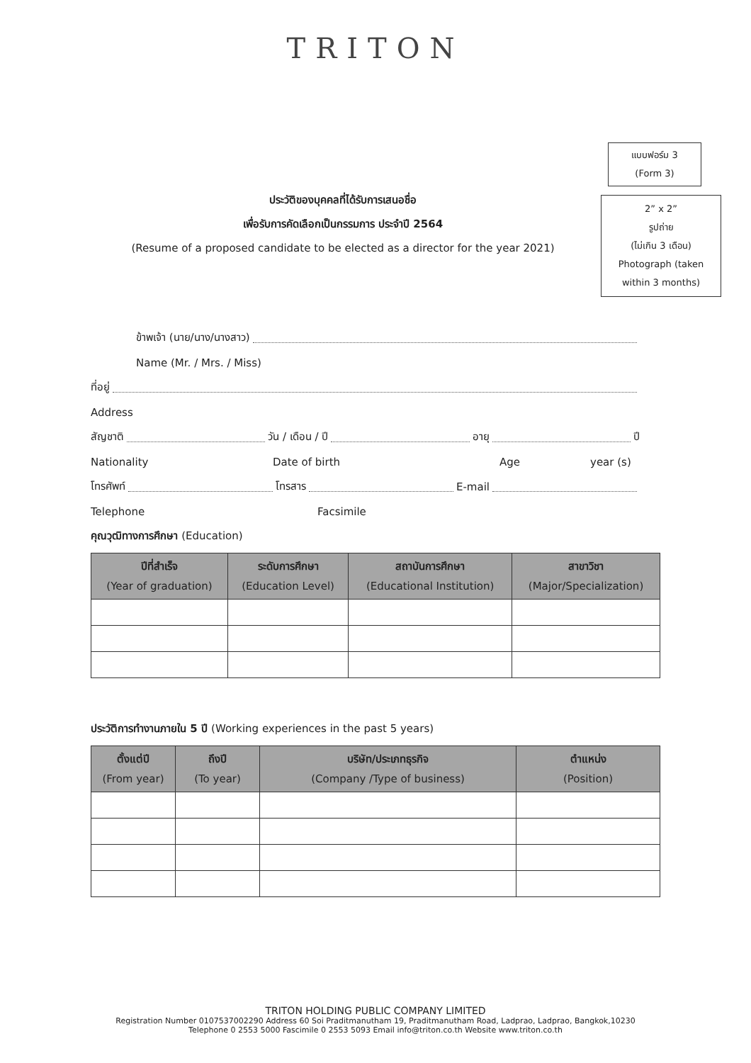TRITON
แบบฟอร์ม 3
(Form 3)
ประวัติของบุคคลที่ได้รับการเสนอชื่อ
เพื่อรับการคัดเลือกเป็นกรรมการ ประจำปี 2564
(Resume of a proposed candidate to be elected as a director for the year 2021)
2” x 2”
รูปถ่าย
(ไม่เกิน 3 เดือน)
Photograph (taken
within 3 months)
ข้าพเจ้า (นาย/นาง/นางสาว)
Name (Mr. / Mrs. / Miss)
ที่อยู่
Address
สัญชาติ วัน / เดือน / ปี อายุ ปี
Nationality Date of birth Age year (s)
โทรศัพท์ โทรสาร E-mail
Telephone Facsimile
คุณวุฒิทางการศึกษา (Education)
| ปีที่สำเร็จ (Year of graduation) | ระดับการศึกษา (Education Level) | สถาบันการศึกษา (Educational Institution) | สาขาวิชา (Major/Specialization) |
| --- | --- | --- | --- |
ประวัติการทำงานภายใน 5 ปี (Working experiences in the past 5 years)
| ตั้งแต่ปี (From year) | ถึงปี (To year) | บริษัท/ประเภทธุรกิจ (Company /Type of business) | ตำแหน่ง (Position) |
| --- | --- | --- | --- |
TRITON HOLDING PUBLIC COMPANY LIMITED
Registration Number 0107537002290 Address 60 Soi Praditmanutham 19, Praditmanutham Road, Ladprao, Ladprao, Bangkok,10230
Telephone 0 2553 5000 Fascimile 0 2553 5093 Email info@triton.co.th Website www.triton.co.th